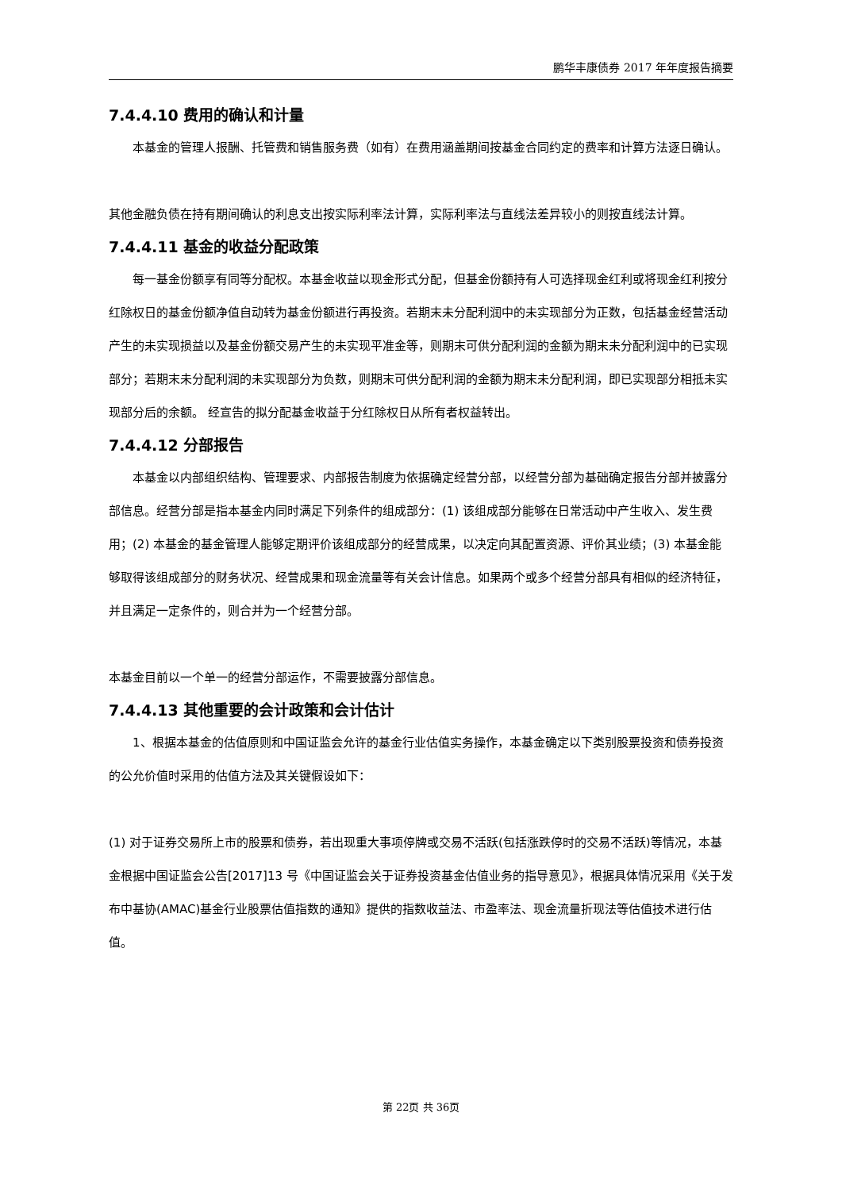鹏华丰康债券 2017 年年度报告摘要
7.4.4.10 费用的确认和计量
本基金的管理人报酬、托管费和销售服务费（如有）在费用涵盖期间按基金合同约定的费率和计算方法逐日确认。
其他金融负债在持有期间确认的利息支出按实际利率法计算，实际利率法与直线法差异较小的则按直线法计算。
7.4.4.11 基金的收益分配政策
每一基金份额享有同等分配权。本基金收益以现金形式分配，但基金份额持有人可选择现金红利或将现金红利按分红除权日的基金份额净值自动转为基金份额进行再投资。若期末未分配利润中的未实现部分为正数，包括基金经营活动产生的未实现损益以及基金份额交易产生的未实现平准金等，则期末可供分配利润的金额为期末未分配利润中的已实现部分；若期末未分配利润的未实现部分为负数，则期末可供分配利润的金额为期末未分配利润，即已实现部分相抵未实现部分后的余额。 经宣告的拟分配基金收益于分红除权日从所有者权益转出。
7.4.4.12 分部报告
本基金以内部组织结构、管理要求、内部报告制度为依据确定经营分部，以经营分部为基础确定报告分部并披露分部信息。经营分部是指本基金内同时满足下列条件的组成部分：(1) 该组成部分能够在日常活动中产生收入、发生费用；(2) 本基金的基金管理人能够定期评价该组成部分的经营成果，以决定向其配置资源、评价其业绩；(3) 本基金能够取得该组成部分的财务状况、经营成果和现金流量等有关会计信息。如果两个或多个经营分部具有相似的经济特征，并且满足一定条件的，则合并为一个经营分部。
本基金目前以一个单一的经营分部运作，不需要披露分部信息。
7.4.4.13 其他重要的会计政策和会计估计
1、根据本基金的估值原则和中国证监会允许的基金行业估值实务操作，本基金确定以下类别股票投资和债券投资的公允价值时采用的估值方法及其关键假设如下：
(1) 对于证券交易所上市的股票和债券，若出现重大事项停牌或交易不活跃(包括涨跌停时的交易不活跃)等情况，本基金根据中国证监会公告[2017]13 号《中国证监会关于证券投资基金估值业务的指导意见》，根据具体情况采用《关于发布中基协(AMAC)基金行业股票估值指数的通知》提供的指数收益法、市盈率法、现金流量折现法等估值技术进行估值。
第 22页 共 36页